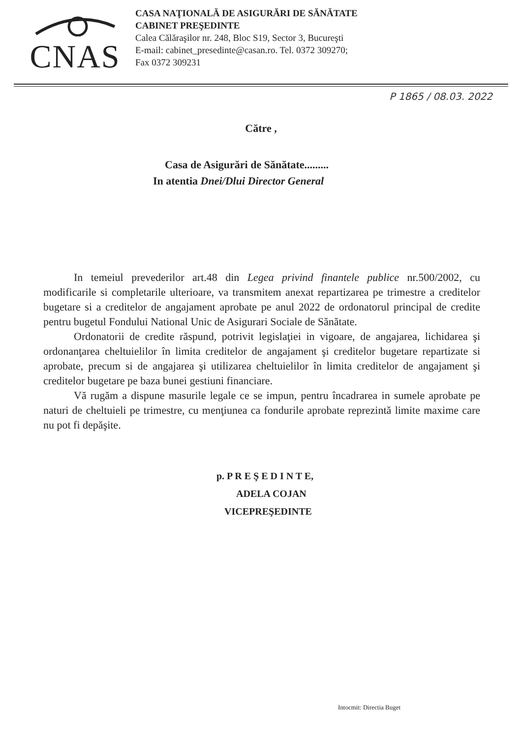CNAS
CASA NAŢIONALĂ DE ASIGURĂRI DE SĂNĂTATE
CABINET PREŞEDINTE
Calea Călăraşilor nr. 248, Bloc S19, Sector 3, Bucureşti
E-mail: cabinet_presedinte@casan.ro. Tel. 0372 309270;
Fax 0372 309231
P 1865 / 08.03. 2022
Către ,
Casa de Asigurări de Sănătate.........
In atentia Dnei/Dlui Director General
In temeiul prevederilor art.48 din Legea privind finantele publice nr.500/2002, cu modificarile si completarile ulterioare, va transmitem anexat repartizarea pe trimestre a creditelor bugetare si a creditelor de angajament aprobate pe anul 2022 de ordonatorul principal de credite pentru bugetul Fondului National Unic de Asigurari Sociale de Sănătate.
Ordonatorii de credite răspund, potrivit legislaţiei in vigoare, de angajarea, lichidarea şi ordonanţarea cheltuielilor în limita creditelor de angajament şi creditelor bugetare repartizate si aprobate, precum si de angajarea şi utilizarea cheltuielilor în limita creditelor de angajament şi creditelor bugetare pe baza bunei gestiuni financiare.
Vă rugăm a dispune masurile legale ce se impun, pentru încadrarea in sumele aprobate pe naturi de cheltuieli pe trimestre, cu menţiunea ca fondurile aprobate reprezintă limite maxime care nu pot fi depăşite.
p. P R E Ş E D I N T E,
ADELA COJAN
VICEPREŞEDINTE
Intocmit: Directia Buget